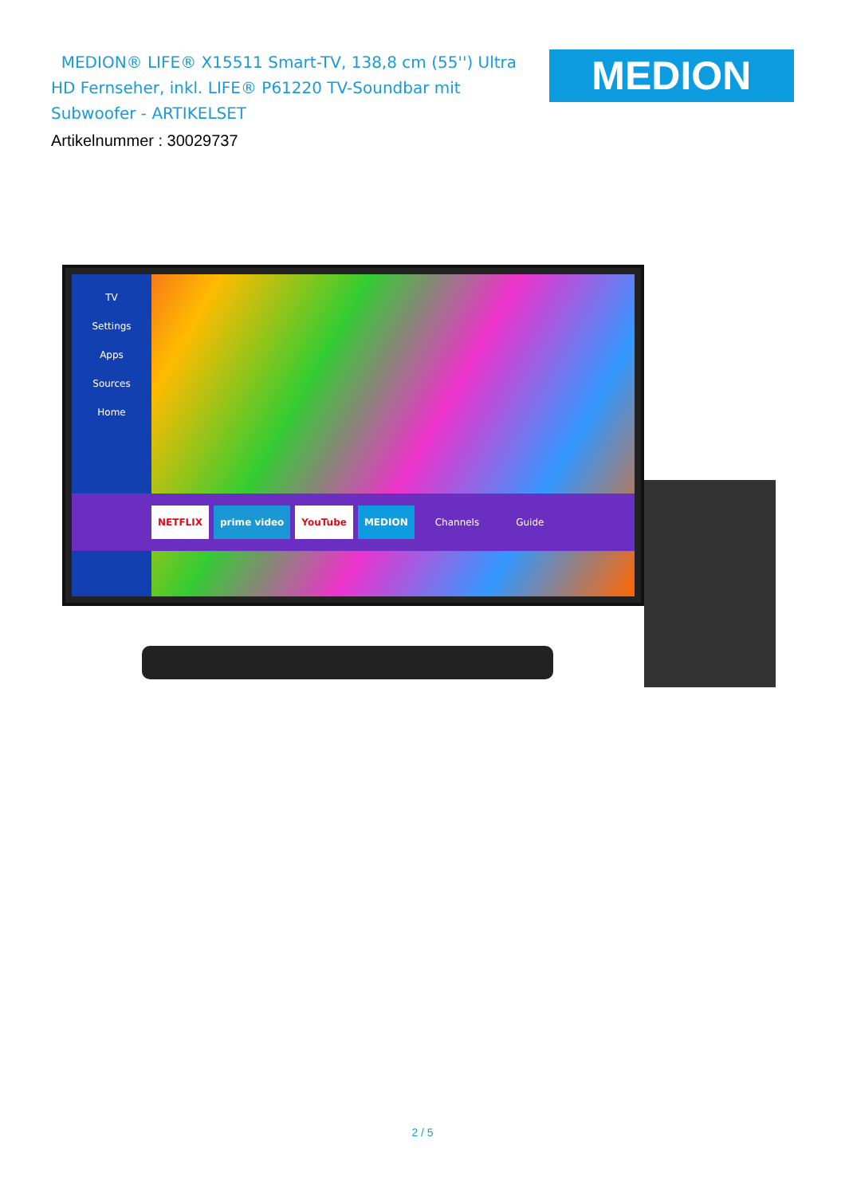MEDION® LIFE® X15511 Smart-TV, 138,8 cm (55'') Ultra HD Fernseher, inkl. LIFE® P61220 TV-Soundbar mit Subwoofer - ARTIKELSET
Artikelnummer : 30029737
MEDION
TV
Settings
Apps
Sources
Home
NETFLIX prime video YouTube MEDION Channels Guide
2 / 5